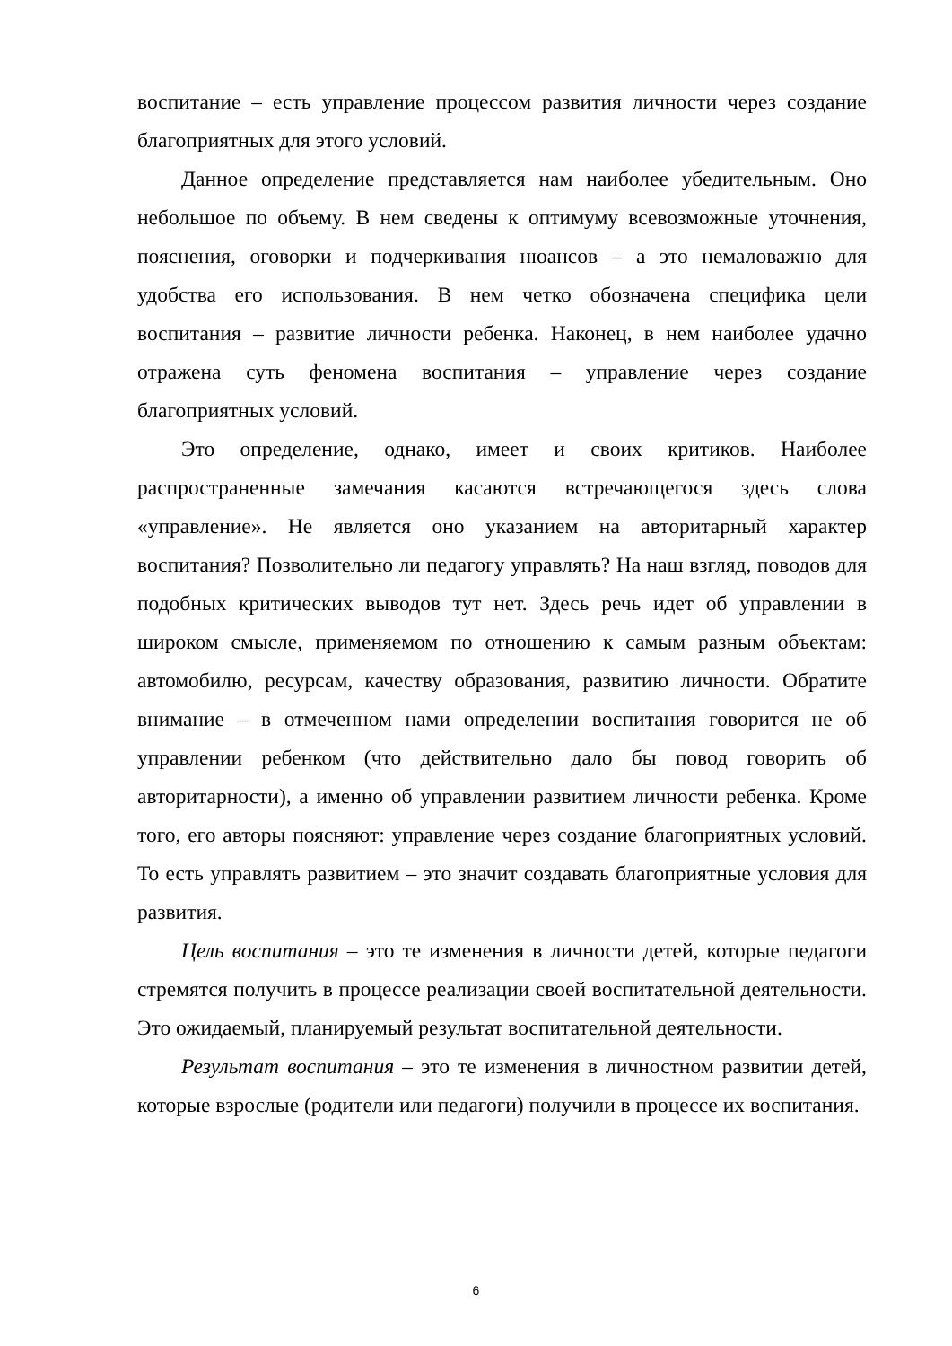воспитание – есть управление процессом развития личности через создание благоприятных для этого условий.
Данное определение представляется нам наиболее убедительным. Оно небольшое по объему. В нем сведены к оптимуму всевозможные уточнения, пояснения, оговорки и подчеркивания нюансов – а это немаловажно для удобства его использования. В нем четко обозначена специфика цели воспитания – развитие личности ребенка. Наконец, в нем наиболее удачно отражена суть феномена воспитания – управление через создание благоприятных условий.
Это определение, однако, имеет и своих критиков. Наиболее распространенные замечания касаются встречающегося здесь слова «управление». Не является оно указанием на авторитарный характер воспитания? Позволительно ли педагогу управлять? На наш взгляд, поводов для подобных критических выводов тут нет. Здесь речь идет об управлении в широком смысле, применяемом по отношению к самым разным объектам: автомобилю, ресурсам, качеству образования, развитию личности. Обратите внимание – в отмеченном нами определении воспитания говорится не об управлении ребенком (что действительно дало бы повод говорить об авторитарности), а именно об управлении развитием личности ребенка. Кроме того, его авторы поясняют: управление через создание благоприятных условий. То есть управлять развитием – это значит создавать благоприятные условия для развития.
Цель воспитания – это те изменения в личности детей, которые педагоги стремятся получить в процессе реализации своей воспитательной деятельности. Это ожидаемый, планируемый результат воспитательной деятельности.
Результат воспитания – это те изменения в личностном развитии детей, которые взрослые (родители или педагоги) получили в процессе их воспитания.
6